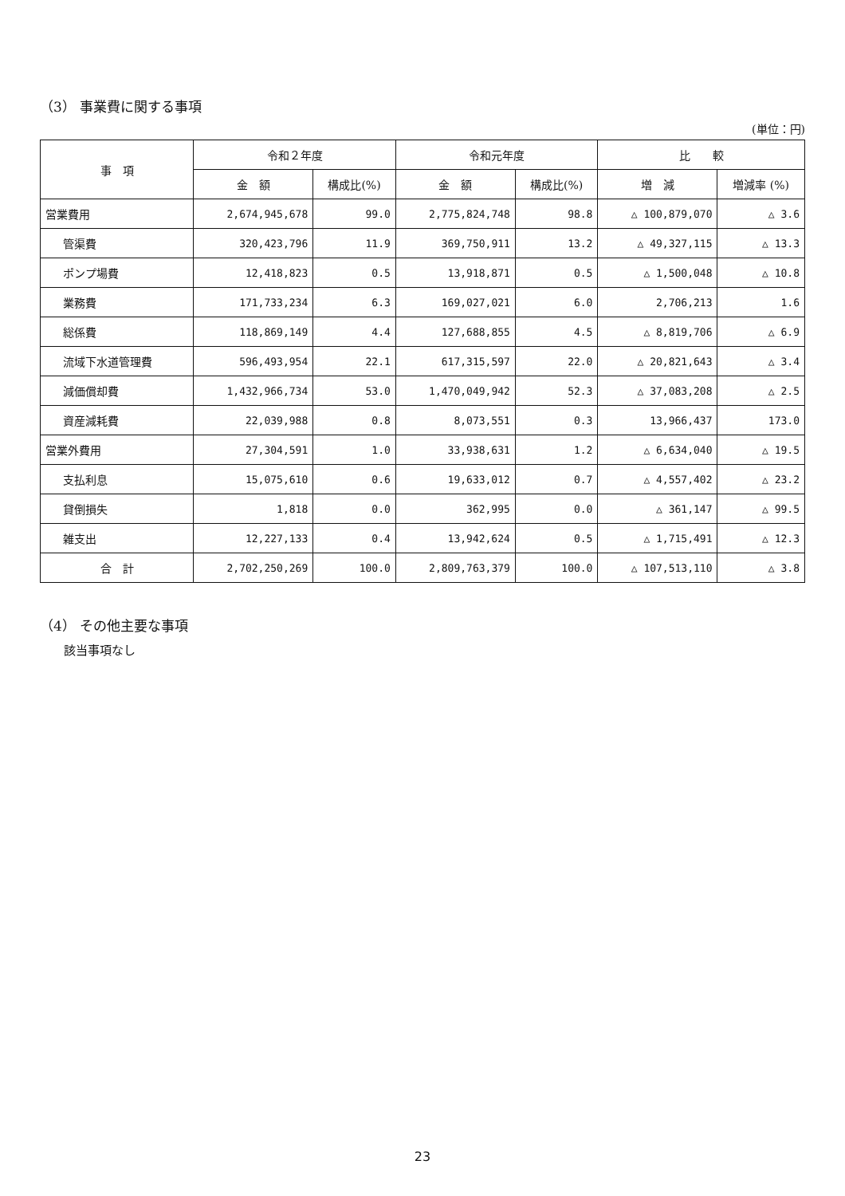（3） 事業費に関する事項
(単位：円)
| 事 項 | 令和２年度 | | 令和元年度 | | 比 較 | |
| --- | --- | --- | --- | --- | --- | --- |
| | 金 額 | 構成比(%) | 金 額 | 構成比(%) | 増 減 | 増減率 (%) |
| 営業費用 | 2,674,945,678 | 99.0 | 2,775,824,748 | 98.8 | △ 100,879,070 | △ 3.6 |
| 管渠費 | 320,423,796 | 11.9 | 369,750,911 | 13.2 | △ 49,327,115 | △ 13.3 |
| ポンプ場費 | 12,418,823 | 0.5 | 13,918,871 | 0.5 | △ 1,500,048 | △ 10.8 |
| 業務費 | 171,733,234 | 6.3 | 169,027,021 | 6.0 | 2,706,213 | 1.6 |
| 総係費 | 118,869,149 | 4.4 | 127,688,855 | 4.5 | △ 8,819,706 | △ 6.9 |
| 流域下水道管理費 | 596,493,954 | 22.1 | 617,315,597 | 22.0 | △ 20,821,643 | △ 3.4 |
| 減価償却費 | 1,432,966,734 | 53.0 | 1,470,049,942 | 52.3 | △ 37,083,208 | △ 2.5 |
| 資産減耗費 | 22,039,988 | 0.8 | 8,073,551 | 0.3 | 13,966,437 | 173.0 |
| 営業外費用 | 27,304,591 | 1.0 | 33,938,631 | 1.2 | △ 6,634,040 | △ 19.5 |
| 支払利息 | 15,075,610 | 0.6 | 19,633,012 | 0.7 | △ 4,557,402 | △ 23.2 |
| 貸倒損失 | 1,818 | 0.0 | 362,995 | 0.0 | △ 361,147 | △ 99.5 |
| 雑支出 | 12,227,133 | 0.4 | 13,942,624 | 0.5 | △ 1,715,491 | △ 12.3 |
| 合 計 | 2,702,250,269 | 100.0 | 2,809,763,379 | 100.0 | △ 107,513,110 | △ 3.8 |
（4） その他主要な事項
該当事項なし
23